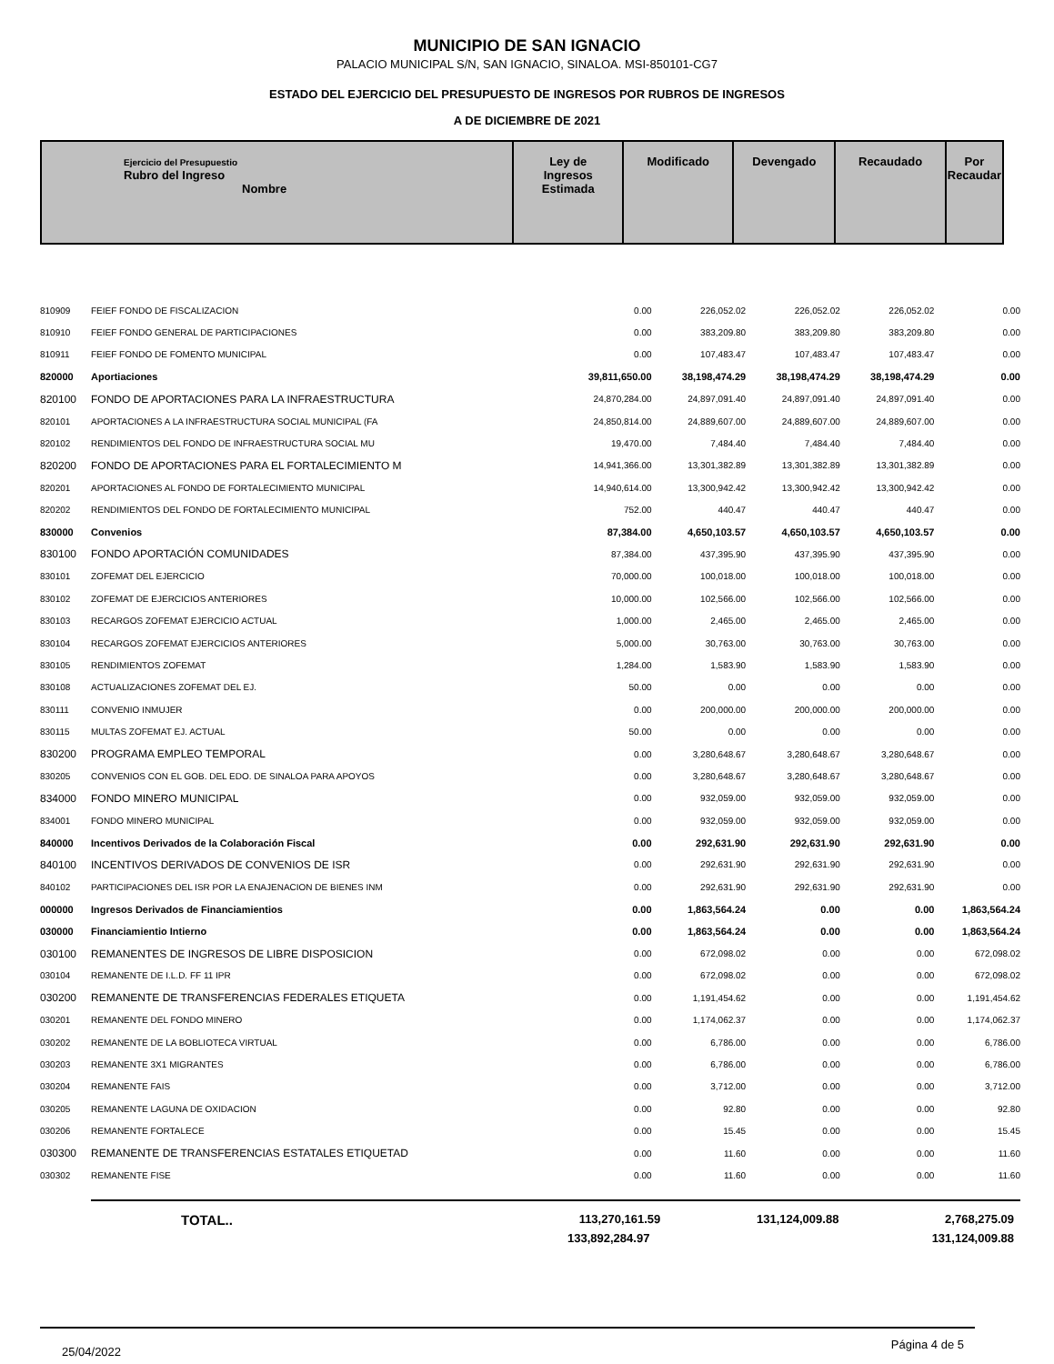MUNICIPIO DE SAN IGNACIO
PALACIO MUNICIPAL S/N, SAN IGNACIO, SINALOA. MSI-850101-CG7
ESTADO DEL EJERCICIO DEL PRESUPUESTO DE INGRESOS POR RUBROS DE INGRESOS
A DE DICIEMBRE DE 2021
| Ejercicio del Presupuestio Rubro del Ingreso Nombre | Ley de Ingresos Estimada | Modificado | Devengado | Recaudado | Por Recaudar |
| 810909 | FEIEF FONDO DE FISCALIZACION | 0.00 | 226,052.02 | 226,052.02 | 226,052.02 | 0.00 |
| 810910 | FEIEF FONDO GENERAL DE PARTICIPACIONES | 0.00 | 383,209.80 | 383,209.80 | 383,209.80 | 0.00 |
| 810911 | FEIEF FONDO DE FOMENTO MUNICIPAL | 0.00 | 107,483.47 | 107,483.47 | 107,483.47 | 0.00 |
| 820000 | Aportiaciones | 39,811,650.00 | 38,198,474.29 | 38,198,474.29 | 38,198,474.29 | 0.00 |
| 820100 | FONDO DE APORTACIONES PARA LA INFRAESTRUCTURA | 24,870,284.00 | 24,897,091.40 | 24,897,091.40 | 24,897,091.40 | 0.00 |
| 820101 | APORTACIONES A LA INFRAESTRUCTURA SOCIAL MUNICIPAL (FA | 24,850,814.00 | 24,889,607.00 | 24,889,607.00 | 24,889,607.00 | 0.00 |
| 820102 | RENDIMIENTOS DEL FONDO DE INFRAESTRUCTURA SOCIAL MU | 19,470.00 | 7,484.40 | 7,484.40 | 7,484.40 | 0.00 |
| 820200 | FONDO DE APORTACIONES PARA EL FORTALECIMIENTO M | 14,941,366.00 | 13,301,382.89 | 13,301,382.89 | 13,301,382.89 | 0.00 |
| 820201 | APORTACIONES AL FONDO DE FORTALECIMIENTO MUNICIPAL | 14,940,614.00 | 13,300,942.42 | 13,300,942.42 | 13,300,942.42 | 0.00 |
| 820202 | RENDIMIENTOS DEL FONDO DE FORTALECIMIENTO MUNICIPAL | 752.00 | 440.47 | 440.47 | 440.47 | 0.00 |
| 830000 | Convenios | 87,384.00 | 4,650,103.57 | 4,650,103.57 | 4,650,103.57 | 0.00 |
| 830100 | FONDO APORTACIÓN COMUNIDADES | 87,384.00 | 437,395.90 | 437,395.90 | 437,395.90 | 0.00 |
| 830101 | ZOFEMAT DEL EJERCICIO | 70,000.00 | 100,018.00 | 100,018.00 | 100,018.00 | 0.00 |
| 830102 | ZOFEMAT DE EJERCICIOS ANTERIORES | 10,000.00 | 102,566.00 | 102,566.00 | 102,566.00 | 0.00 |
| 830103 | RECARGOS ZOFEMAT EJERCICIO ACTUAL | 1,000.00 | 2,465.00 | 2,465.00 | 2,465.00 | 0.00 |
| 830104 | RECARGOS ZOFEMAT EJERCICIOS ANTERIORES | 5,000.00 | 30,763.00 | 30,763.00 | 30,763.00 | 0.00 |
| 830105 | RENDIMIENTOS ZOFEMAT | 1,284.00 | 1,583.90 | 1,583.90 | 1,583.90 | 0.00 |
| 830108 | ACTUALIZACIONES ZOFEMAT DEL EJ. | 50.00 | 0.00 | 0.00 | 0.00 | 0.00 |
| 830111 | CONVENIO INMUJER | 0.00 | 200,000.00 | 200,000.00 | 200,000.00 | 0.00 |
| 830115 | MULTAS ZOFEMAT EJ. ACTUAL | 50.00 | 0.00 | 0.00 | 0.00 | 0.00 |
| 830200 | PROGRAMA EMPLEO TEMPORAL | 0.00 | 3,280,648.67 | 3,280,648.67 | 3,280,648.67 | 0.00 |
| 830205 | CONVENIOS CON EL GOB. DEL EDO. DE SINALOA PARA APOYOS | 0.00 | 3,280,648.67 | 3,280,648.67 | 3,280,648.67 | 0.00 |
| 834000 | FONDO MINERO MUNICIPAL | 0.00 | 932,059.00 | 932,059.00 | 932,059.00 | 0.00 |
| 834001 | FONDO MINERO MUNICIPAL | 0.00 | 932,059.00 | 932,059.00 | 932,059.00 | 0.00 |
| 840000 | Incentivos Derivados de la Colaboración Fiscal | 0.00 | 292,631.90 | 292,631.90 | 292,631.90 | 0.00 |
| 840100 | INCENTIVOS DERIVADOS DE CONVENIOS DE ISR | 0.00 | 292,631.90 | 292,631.90 | 292,631.90 | 0.00 |
| 840102 | PARTICIPACIONES DEL ISR POR LA ENAJENACION DE BIENES INM | 0.00 | 292,631.90 | 292,631.90 | 292,631.90 | 0.00 |
| 000000 | Ingresos Derivados de Financiamientios | 0.00 | 1,863,564.24 | 0.00 | 0.00 | 1,863,564.24 |
| 030000 | Financiamientio Intierno | 0.00 | 1,863,564.24 | 0.00 | 0.00 | 1,863,564.24 |
| 030100 | REMANENTES DE INGRESOS DE LIBRE DISPOSICION | 0.00 | 672,098.02 | 0.00 | 0.00 | 672,098.02 |
| 030104 | REMANENTE DE I.L.D. FF 11 IPR | 0.00 | 672,098.02 | 0.00 | 0.00 | 672,098.02 |
| 030200 | REMANENTE DE TRANSFERENCIAS FEDERALES ETIQUETA | 0.00 | 1,191,454.62 | 0.00 | 0.00 | 1,191,454.62 |
| 030201 | REMANENTE DEL FONDO MINERO | 0.00 | 1,174,062.37 | 0.00 | 0.00 | 1,174,062.37 |
| 030202 | REMANENTE DE LA BOBLIOTECA VIRTUAL | 0.00 | 6,786.00 | 0.00 | 0.00 | 6,786.00 |
| 030203 | REMANENTE 3X1 MIGRANTES | 0.00 | 6,786.00 | 0.00 | 0.00 | 6,786.00 |
| 030204 | REMANENTE FAIS | 0.00 | 3,712.00 | 0.00 | 0.00 | 3,712.00 |
| 030205 | REMANENTE LAGUNA DE OXIDACION | 0.00 | 92.80 | 0.00 | 0.00 | 92.80 |
| 030206 | REMANENTE FORTALECE | 0.00 | 15.45 | 0.00 | 0.00 | 15.45 |
| 030300 | REMANENTE DE TRANSFERENCIAS ESTATALES ETIQUETAD | 0.00 | 11.60 | 0.00 | 0.00 | 11.60 |
| 030302 | REMANENTE FISE | 0.00 | 11.60 | 0.00 | 0.00 | 11.60 |
TOTAL.. 113,270,161.59 131,124,009.88 2,768,275.09
133,892,284.97 131,124,009.88
25/04/2022 Página 4 de 5